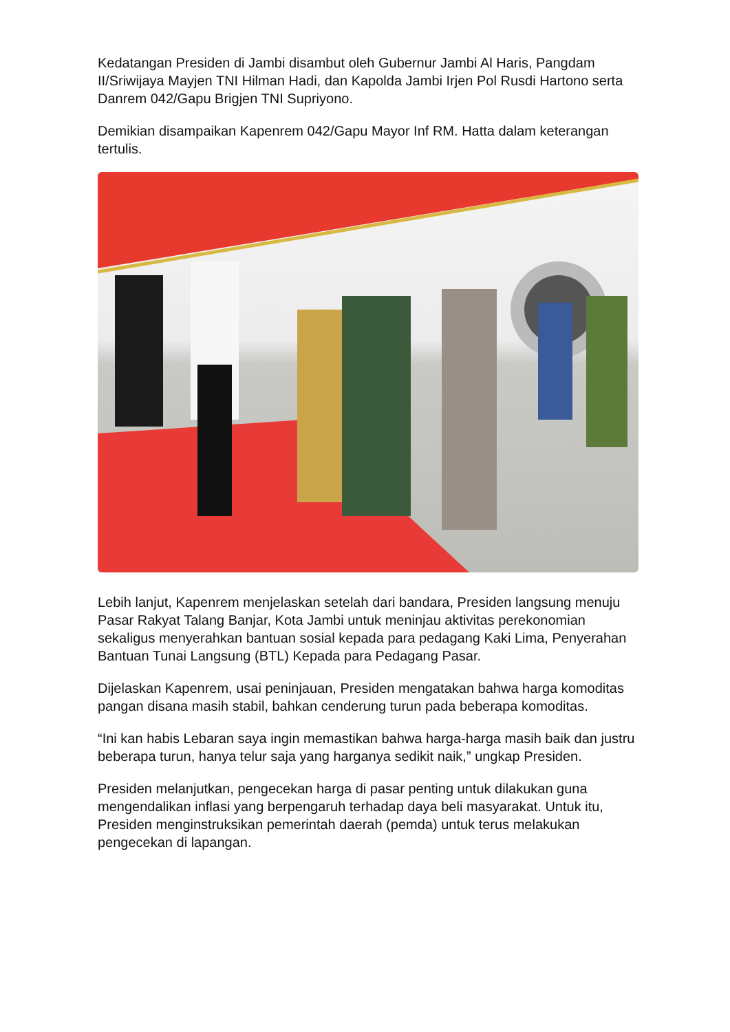Kedatangan Presiden di Jambi disambut oleh Gubernur Jambi Al Haris, Pangdam II/Sriwijaya Mayjen TNI Hilman Hadi, dan Kapolda Jambi Irjen Pol Rusdi Hartono serta Danrem 042/Gapu Brigjen TNI Supriyono.
Demikian disampaikan Kapenrem 042/Gapu Mayor Inf RM. Hatta dalam keterangan tertulis.
Lebih lanjut, Kapenrem menjelaskan setelah dari bandara, Presiden langsung menuju Pasar Rakyat Talang Banjar, Kota Jambi untuk meninjau aktivitas perekonomian sekaligus menyerahkan bantuan sosial kepada para pedagang Kaki Lima, Penyerahan Bantuan Tunai Langsung (BTL) Kepada para Pedagang Pasar.
Dijelaskan Kapenrem, usai peninjauan, Presiden mengatakan bahwa harga komoditas pangan disana masih stabil, bahkan cenderung turun pada beberapa komoditas.
“Ini kan habis Lebaran saya ingin memastikan bahwa harga-harga masih baik dan justru beberapa turun, hanya telur saja yang harganya sedikit naik,” ungkap Presiden.
Presiden melanjutkan, pengecekan harga di pasar penting untuk dilakukan guna mengendalikan inflasi yang berpengaruh terhadap daya beli masyarakat. Untuk itu, Presiden menginstruksikan pemerintah daerah (pemda) untuk terus melakukan pengecekan di lapangan.